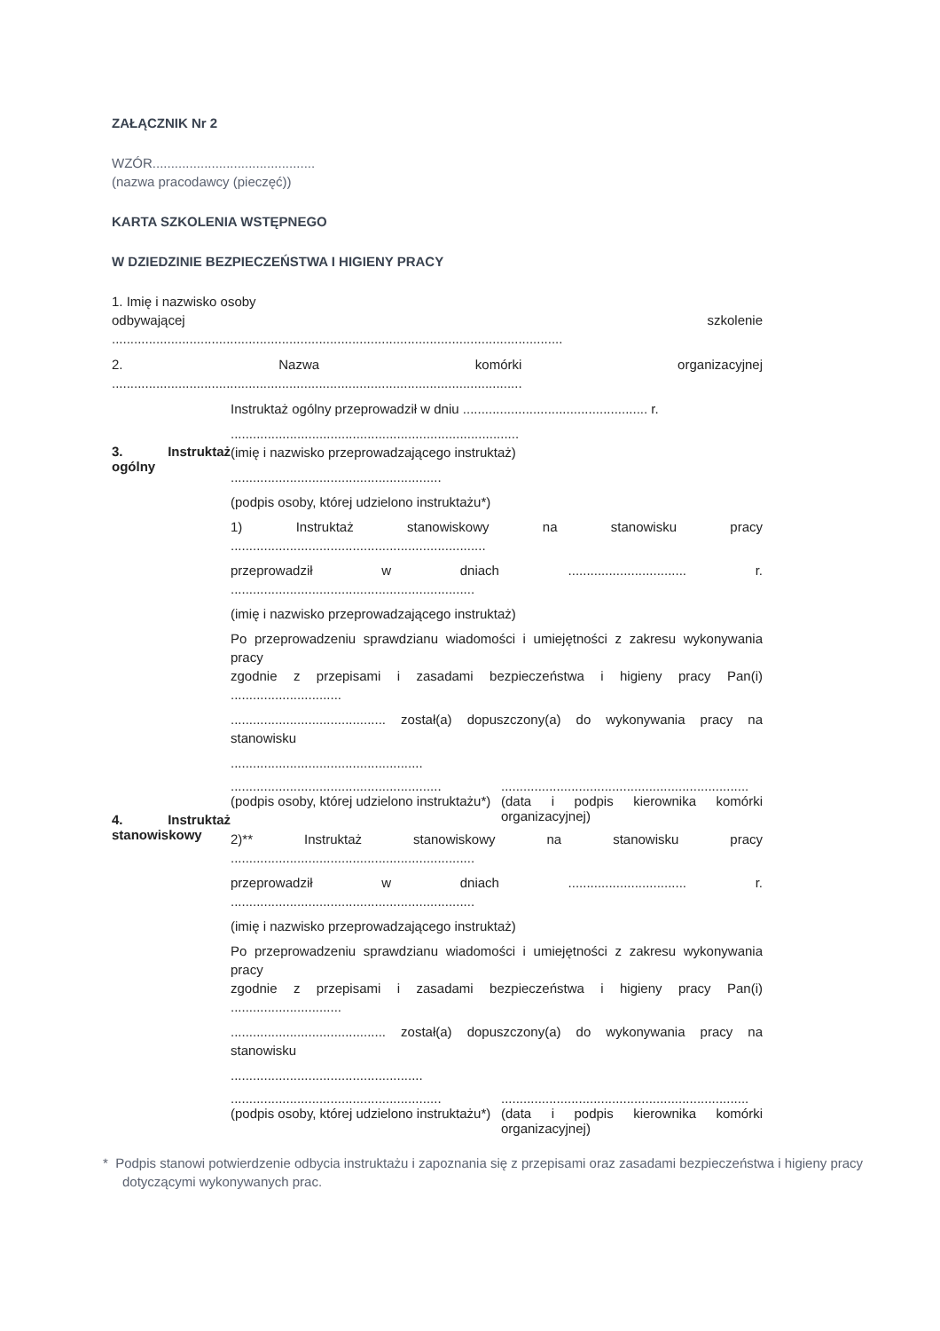ZAŁĄCZNIK Nr 2
WZÓR............................................
(nazwa pracodawcy (pieczęć))
KARTA SZKOLENIA WSTĘPNEGO
W DZIEDZINIE BEZPIECZEŃSTWA I HIGIENY PRACY
1. Imię i nazwisko osoby
odbywającej szkolenie
..........................................................................................................................
2. Nazwa komórki organizacyjnej
...............................................................................................................
| 3. Instruktaż ogólny | Instruktaż ogólny przeprowadził w dniu .................................................. r. .............................................................................. (imię i nazwisko przeprowadzającego instruktaż) ......................................................... (podpis osoby, której udzielono instruktażu*) |
| 4. Instruktaż stanowiskowy | 1) Instruktaż stanowiskowy na stanowisku pracy ..................................................................... przeprowadził w dniach ................................ r. .................................................................. (imię i nazwisko przeprowadzającego instruktaż) Po przeprowadzeniu sprawdzianu wiadomości i umiejętności z zakresu wykonywania pracy zgodnie z przepisami i zasadami bezpieczeństwa i higieny pracy Pan(i) .............................. .......................................... został(a) dopuszczony(a) do wykonywania pracy na stanowisku .................................................... ......................................................... ................................................................... (podpis osoby, której udzielono instruktażu*) (data i podpis kierownika komórki organizacyjnej) 2)** Instruktaż stanowiskowy na stanowisku pracy .................................................................. przeprowadził w dniach ................................ r. .................................................................. (imię i nazwisko przeprowadzającego instruktaż) Po przeprowadzeniu sprawdzianu wiadomości i umiejętności z zakresu wykonywania pracy zgodnie z przepisami i zasadami bezpieczeństwa i higieny pracy Pan(i) .............................. .......................................... został(a) dopuszczony(a) do wykonywania pracy na stanowisku .................................................... ......................................................... ................................................................... (podpis osoby, której udzielono instruktażu*) (data i podpis kierownika komórki organizacyjnej) |
* Podpis stanowi potwierdzenie odbycia instruktażu i zapoznania się z przepisami oraz zasadami bezpieczeństwa i higieny pracy dotyczącymi wykonywanych prac.